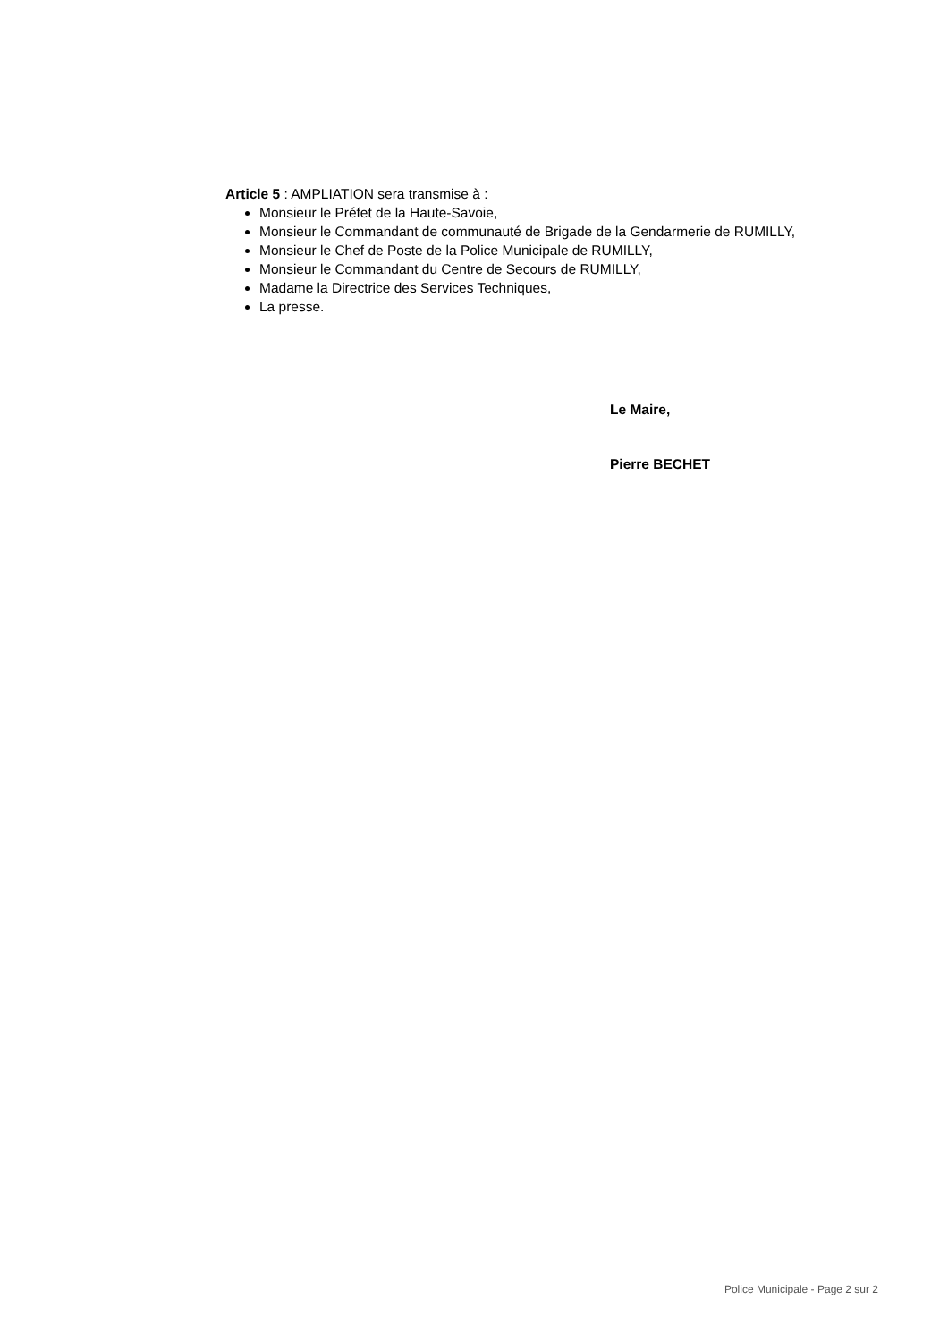Article 5 : AMPLIATION sera transmise à :
Monsieur le Préfet de la Haute-Savoie,
Monsieur le Commandant de communauté de Brigade de la Gendarmerie de RUMILLY,
Monsieur le Chef de Poste de la Police Municipale de RUMILLY,
Monsieur le Commandant du Centre de Secours de RUMILLY,
Madame la Directrice des Services Techniques,
La presse.
Le Maire,
Pierre BECHET
Police Municipale - Page 2 sur 2